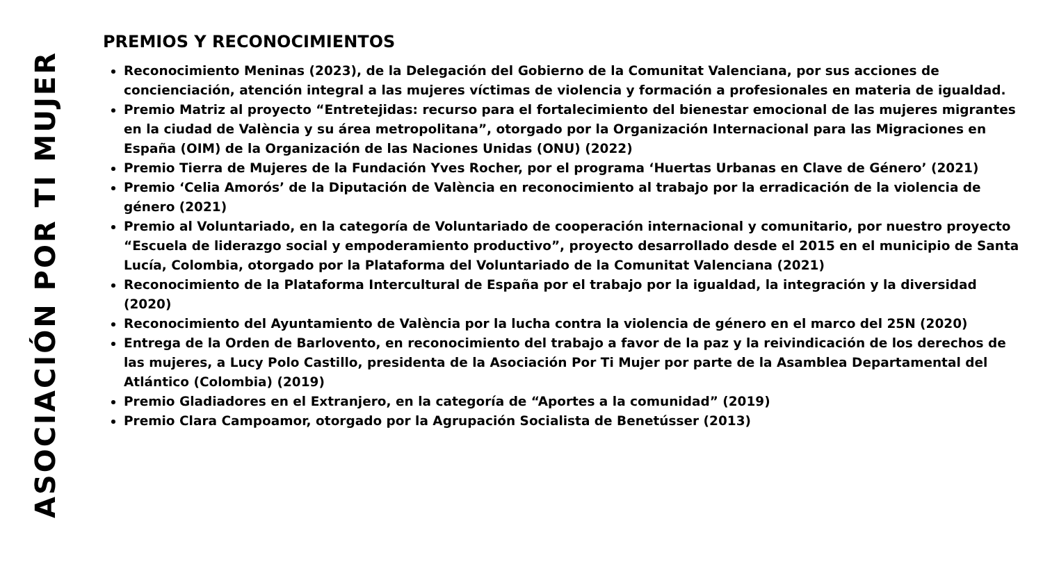ASOCIACIÓN POR TI MUJER
PREMIOS Y RECONOCIMIENTOS
Reconocimiento Meninas (2023), de la Delegación del Gobierno de la Comunitat Valenciana, por sus acciones de concienciación, atención integral a las mujeres víctimas de violencia y formación a profesionales en materia de igualdad.
Premio Matriz al proyecto “Entretejidas: recurso para el fortalecimiento del bienestar emocional de las mujeres migrantes en la ciudad de València y su área metropolitana”, otorgado por la Organización Internacional para las Migraciones en España (OIM) de la Organización de las Naciones Unidas (ONU) (2022)
Premio Tierra de Mujeres de la Fundación Yves Rocher, por el programa ‘Huertas Urbanas en Clave de Género’ (2021)
Premio ‘Celia Amorós’ de la Diputación de València en reconocimiento al trabajo por la erradicación de la violencia de género (2021)
Premio al Voluntariado, en la categoría de Voluntariado de cooperación internacional y comunitario, por nuestro proyecto “Escuela de liderazgo social y empoderamiento productivo”, proyecto desarrollado desde el 2015 en el municipio de Santa Lucía, Colombia, otorgado por la Plataforma del Voluntariado de la Comunitat Valenciana (2021)
Reconocimiento de la Plataforma Intercultural de España por el trabajo por la igualdad, la integración y la diversidad (2020)
Reconocimiento del Ayuntamiento de València por la lucha contra la violencia de género en el marco del 25N (2020)
Entrega de la Orden de Barlovento, en reconocimiento del trabajo a favor de la paz y la reivindicación de los derechos de las mujeres, a Lucy Polo Castillo, presidenta de la Asociación Por Ti Mujer por parte de la Asamblea Departamental del Atlántico (Colombia) (2019)
Premio Gladiadores en el Extranjero, en la categoría de “Aportes a la comunidad” (2019)
Premio Clara Campoamor, otorgado por la Agrupación Socialista de Benetússer (2013)